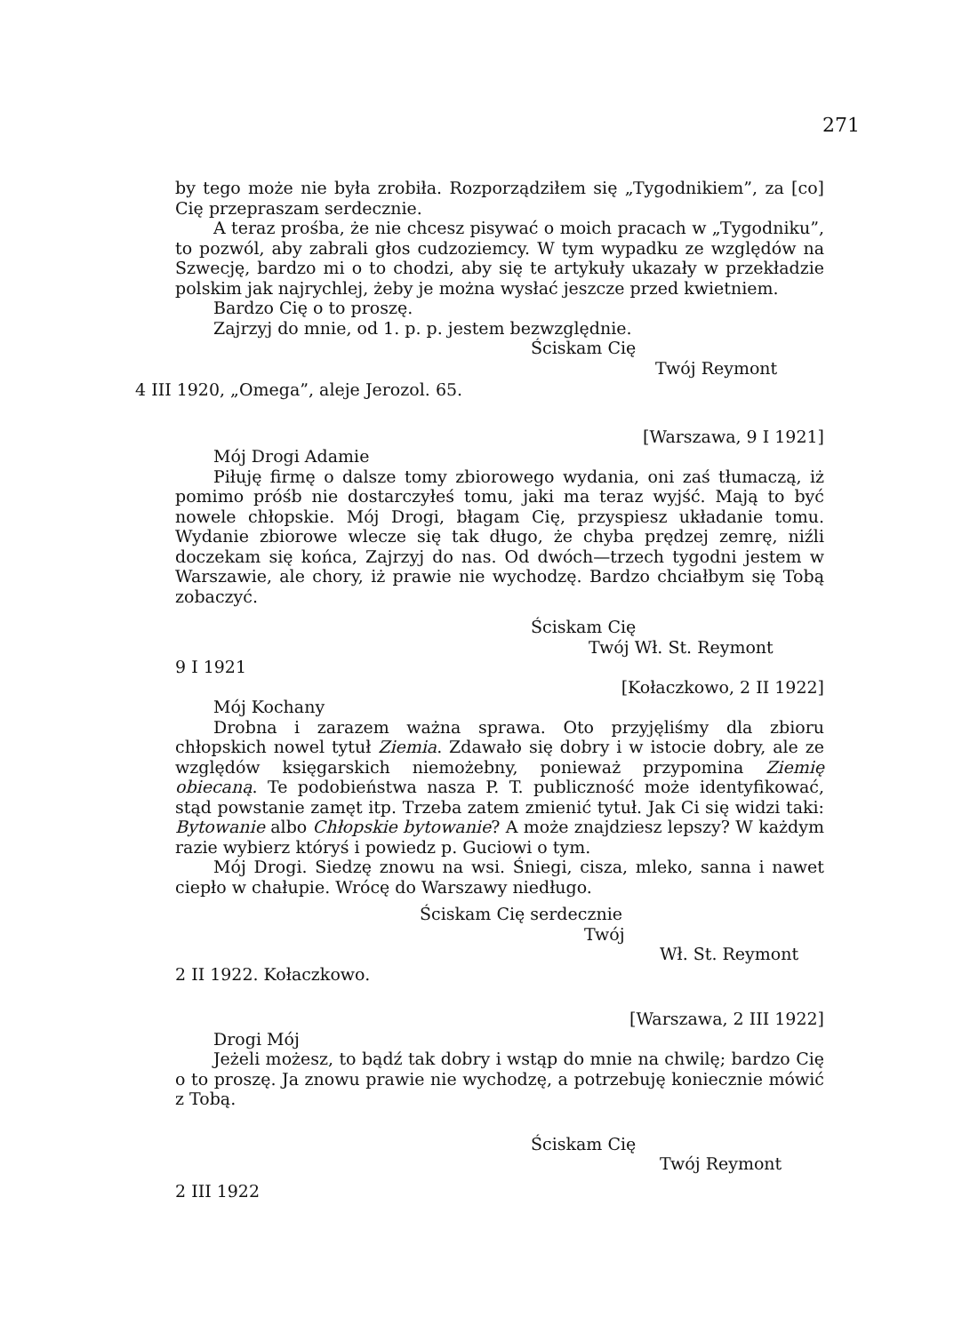271
by tego może nie była zrobiła. Rozporządziłem się „Tygodnikiem”, za [co] Cię przepraszam serdecznie.
A teraz prośba, że nie chcesz pisywać o moich pracach w „Tygodniku”, to pozwól, aby zabrali głos cudzoziemcy. W tym wypadku ze względów na Szwecję, bardzo mi o to chodzi, aby się te artykuły ukazały w przekładzie polskim jak najrychlej, żeby je można wysłać jeszcze przed kwietniem.
Bardzo Cię o to proszę.
Zajrzyj do mnie, od 1. p. p. jestem bezwzględnie.
Ściskam Cię
Twój Reymont
4 III 1920, „Omega”, aleje Jerozol. 65.
[Warszawa, 9 I 1921]
Mój Drogi Adamie
Piłuję firmę o dalsze tomy zbiorowego wydania, oni zaś tłumaczą, iż pomimo próśb nie dostarczyłeś tomu, jaki ma teraz wyjść. Mają to być nowele chłopskie. Mój Drogi, błagam Cię, przyspiesz układanie tomu. Wydanie zbiorowe wlecze się tak długo, że chyba prędzej zemrę, niźli doczekam się końca, Zajrzyj do nas. Od dwóch—trzech tygodni jestem w Warszawie, ale chory, iż prawie nie wychodzę. Bardzo chciałbym się Tobą zobaczyć.
Ściskam Cię
Twój Wł. St. Reymont
9 I 1921
[Kołaczkowo, 2 II 1922]
Mój Kochany
Drobna i zarazem ważna sprawa. Oto przyjęliśmy dla zbioru chłopskich nowel tytuł Ziemia. Zdawało się dobry i w istocie dobry, ale ze względów księgarskich niemożebny, ponieważ przypomina Ziemię obiecaną. Te podobieństwa nasza P. T. publiczność może identyfikować, stąd powstanie zamęt itp. Trzeba zatem zmienić tytuł. Jak Ci się widzi taki: Bytowanie albo Chłopskie bytowanie? A może znajdziesz lepszy? W każdym razie wybierz któryś i powiedz p. Guciowi o tym.
Mój Drogi. Siedzę znowu na wsi. Śniegi, cisza, mleko, sanna i nawet ciepło w chałupie. Wrócę do Warszawy niedługo.
Ściskam Cię serdecznie
Twój
Wł. St. Reymont
2 II 1922. Kołaczkowo.
[Warszawa, 2 III 1922]
Drogi Mój
Jeżeli możesz, to bądź tak dobry i wstąp do mnie na chwilę; bardzo Cię o to proszę. Ja znowu prawie nie wychodzę, a potrzebuję koniecznie mówić z Tobą.
Ściskam Cię
Twój Reymont
2 III 1922